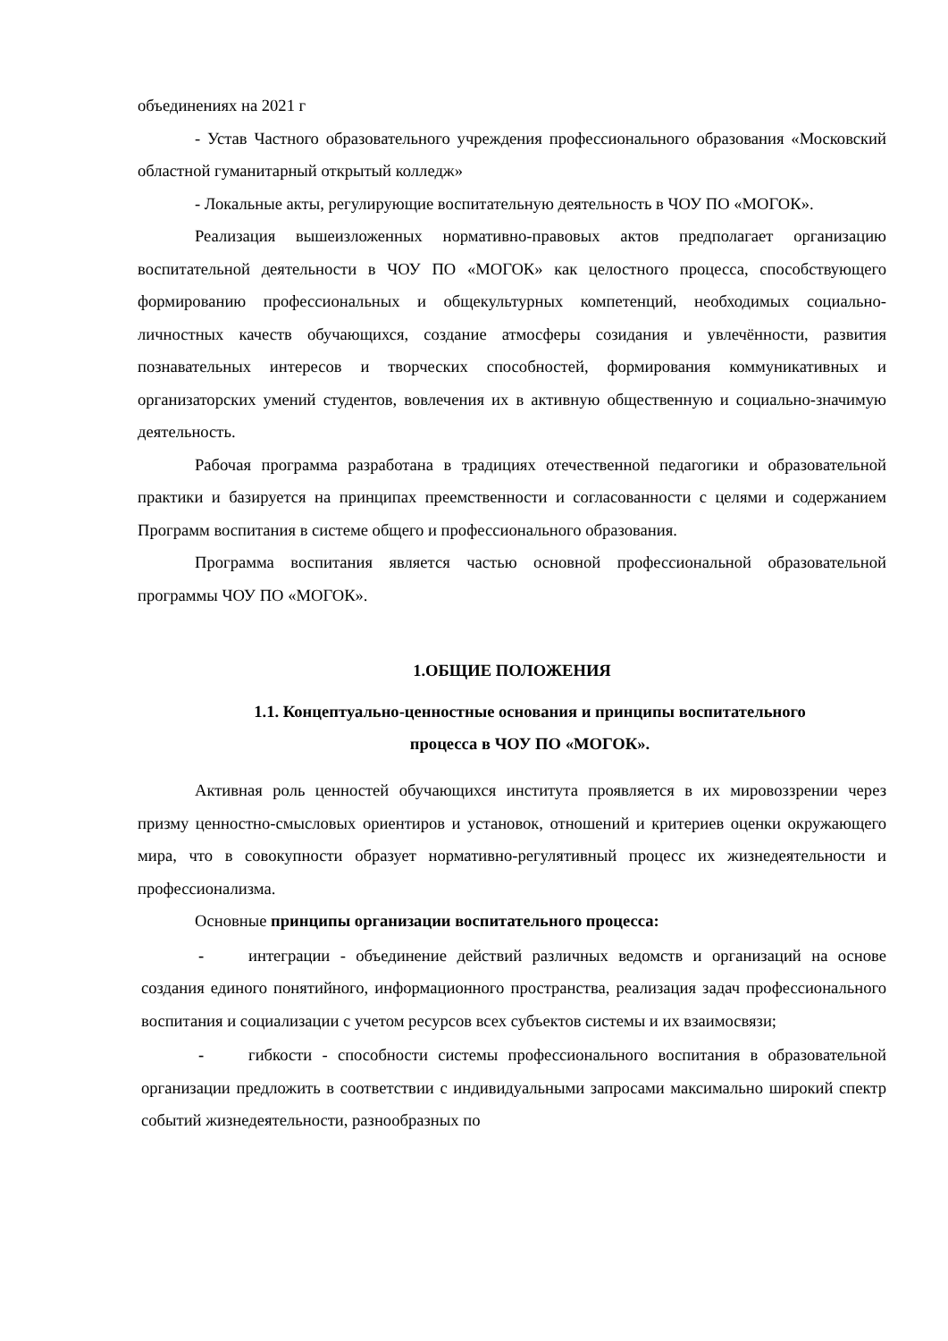объединениях на 2021 г
- Устав Частного образовательного учреждения профессионального образования «Московский областной гуманитарный открытый колледж»
- Локальные акты, регулирующие воспитательную деятельность в ЧОУ ПО «МОГОК».
Реализация вышеизложенных нормативно-правовых актов предполагает организацию воспитательной деятельности в ЧОУ ПО «МОГОК» как целостного процесса, способствующего формированию профессиональных и общекультурных компетенций, необходимых социально-личностных качеств обучающихся, создание атмосферы созидания и увлечённости, развития познавательных интересов и творческих способностей, формирования коммуникативных и организаторских умений студентов, вовлечения их в активную общественную и социально-значимую деятельность.
Рабочая программа разработана в традициях отечественной педагогики и образовательной практики и базируется на принципах преемственности и согласованности с целями и содержанием Программ воспитания в системе общего и профессионального образования.
Программа воспитания является частью основной профессиональной образовательной программы ЧОУ ПО «МОГОК».
1.ОБЩИЕ ПОЛОЖЕНИЯ
1.1. Концептуально-ценностные основания и принципы воспитательного
процесса в ЧОУ ПО «МОГОК».
Активная роль ценностей обучающихся института проявляется в их мировоззрении через призму ценностно-смысловых ориентиров и установок, отношений и критериев оценки окружающего мира, что в совокупности образует нормативно-регулятивный процесс их жизнедеятельности и профессионализма.
Основные принципы организации воспитательного процесса:
- интеграции - объединение действий различных ведомств и организаций на основе создания единого понятийного, информационного пространства, реализация задач профессионального воспитания и социализации с учетом ресурсов всех субъектов системы и их взаимосвязи;
- гибкости - способности системы профессионального воспитания в образовательной организации предложить в соответствии с индивидуальными запросами максимально широкий спектр событий жизнедеятельности, разнообразных по